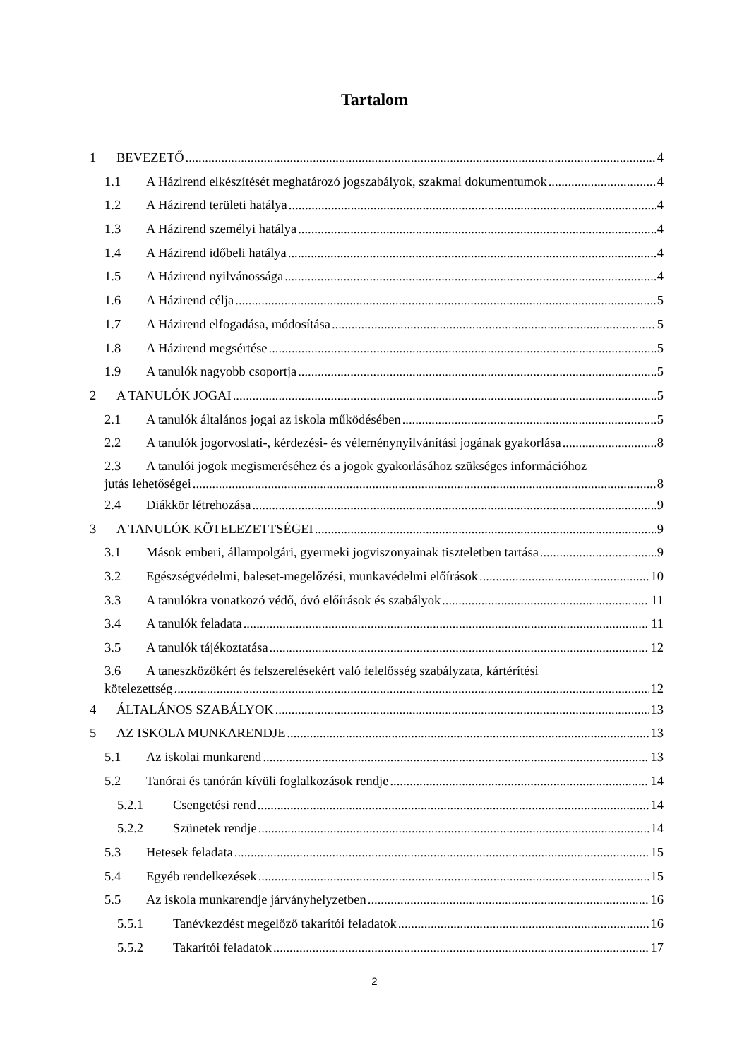Tartalom
1 BEVEZETŐ 4
1.1 A Házirend elkészítését meghatározó jogszabályok, szakmai dokumentumok 4
1.2 A Házirend területi hatálya 4
1.3 A Házirend személyi hatálya 4
1.4 A Házirend időbeli hatálya 4
1.5 A Házirend nyilvánossága 4
1.6 A Házirend célja 5
1.7 A Házirend elfogadása, módosítása 5
1.8 A Házirend megsértése 5
1.9 A tanulók nagyobb csoportja 5
2 A TANULÓK JOGAI 5
2.1 A tanulók általános jogai az iskola működésében 5
2.2 A tanulók jogorvoslati-, kérdezési- és véleménynyilvánítási jogának gyakorlása 8
2.3 A tanulói jogok megismeréséhez és a jogok gyakorlásához szükséges információhoz
jutás lehetőségei 8
2.4 Diákkör létrehozása 9
3 A TANULÓK KÖTELEZETTSÉGEI 9
3.1 Mások emberi, állampolgári, gyermeki jogviszonyainak tiszteletben tartása 9
3.2 Egészségvédelmi, baleset-megelőzési, munkavédelmi előírások 10
3.3 A tanulókra vonatkozó védő, óvó előírások és szabályok 11
3.4 A tanulók feladata 11
3.5 A tanulók tájékoztatása 12
3.6 A taneszközökért és felszerelésekért való felelősség szabályzata, kártérítési
kötelezettség 12
4 ÁLTALÁNOS SZABÁLYOK 13
5 AZ ISKOLA MUNKARENDJE 13
5.1 Az iskolai munkarend 13
5.2 Tanórai és tanórán kívüli foglalkozások rendje 14
5.2.1 Csengetési rend 14
5.2.2 Szünetek rendje 14
5.3 Hetesek feladata 15
5.4 Egyéb rendelkezések 15
5.5 Az iskola munkarendje járványhelyzetben 16
5.5.1 Tanévkezdést megelőző takarítói feladatok 16
5.5.2 Takarítói feladatok 17
2